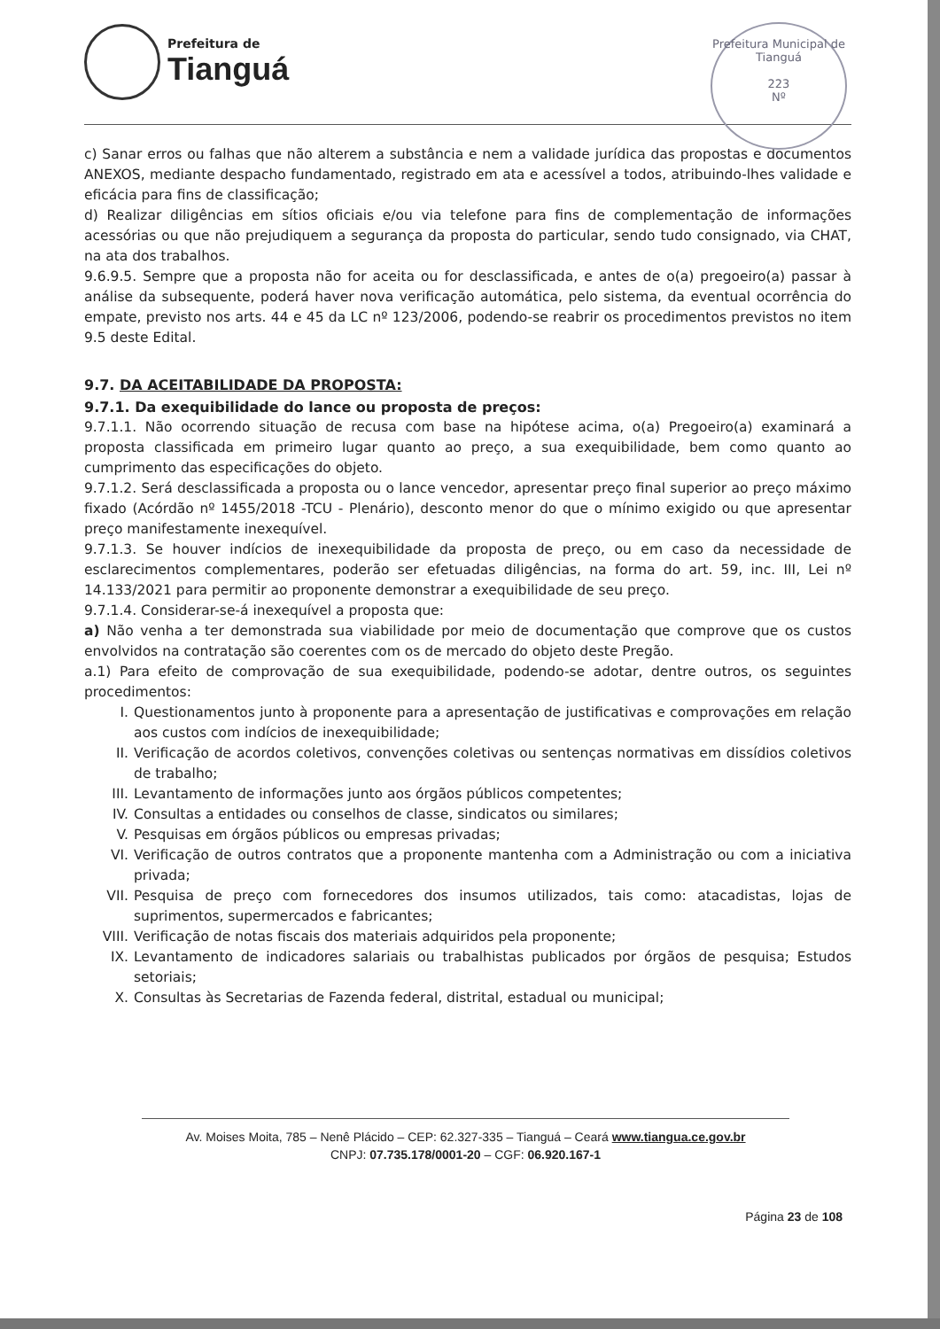Prefeitura de
Tianguá
Prefeitura Municipal de Tianguá
223
Nº
c) Sanar erros ou falhas que não alterem a substância e nem a validade jurídica das propostas e documentos ANEXOS, mediante despacho fundamentado, registrado em ata e acessível a todos, atribuindo-lhes validade e eficácia para fins de classificação;
d) Realizar diligências em sítios oficiais e/ou via telefone para fins de complementação de informações acessórias ou que não prejudiquem a segurança da proposta do particular, sendo tudo consignado, via CHAT, na ata dos trabalhos.
9.6.9.5. Sempre que a proposta não for aceita ou for desclassificada, e antes de o(a) pregoeiro(a) passar à análise da subsequente, poderá haver nova verificação automática, pelo sistema, da eventual ocorrência do empate, previsto nos arts. 44 e 45 da LC nº 123/2006, podendo-se reabrir os procedimentos previstos no item 9.5 deste Edital.
9.7. DA ACEITABILIDADE DA PROPOSTA:
9.7.1. Da exequibilidade do lance ou proposta de preços:
9.7.1.1. Não ocorrendo situação de recusa com base na hipótese acima, o(a) Pregoeiro(a) examinará a proposta classificada em primeiro lugar quanto ao preço, a sua exequibilidade, bem como quanto ao cumprimento das especificações do objeto.
9.7.1.2. Será desclassificada a proposta ou o lance vencedor, apresentar preço final superior ao preço máximo fixado (Acórdão nº 1455/2018 -TCU - Plenário), desconto menor do que o mínimo exigido ou que apresentar preço manifestamente inexequível.
9.7.1.3. Se houver indícios de inexequibilidade da proposta de preço, ou em caso da necessidade de esclarecimentos complementares, poderão ser efetuadas diligências, na forma do art. 59, inc. III, Lei nº 14.133/2021 para permitir ao proponente demonstrar a exequibilidade de seu preço.
9.7.1.4. Considerar-se-á inexequível a proposta que:
a) Não venha a ter demonstrada sua viabilidade por meio de documentação que comprove que os custos envolvidos na contratação são coerentes com os de mercado do objeto deste Pregão.
a.1) Para efeito de comprovação de sua exequibilidade, podendo-se adotar, dentre outros, os seguintes procedimentos:
I. Questionamentos junto à proponente para a apresentação de justificativas e comprovações em relação aos custos com indícios de inexequibilidade;
II. Verificação de acordos coletivos, convenções coletivas ou sentenças normativas em dissídios coletivos de trabalho;
III. Levantamento de informações junto aos órgãos públicos competentes;
IV. Consultas a entidades ou conselhos de classe, sindicatos ou similares;
V. Pesquisas em órgãos públicos ou empresas privadas;
VI. Verificação de outros contratos que a proponente mantenha com a Administração ou com a iniciativa privada;
VII. Pesquisa de preço com fornecedores dos insumos utilizados, tais como: atacadistas, lojas de suprimentos, supermercados e fabricantes;
VIII. Verificação de notas fiscais dos materiais adquiridos pela proponente;
IX. Levantamento de indicadores salariais ou trabalhistas publicados por órgãos de pesquisa; Estudos setoriais;
X. Consultas às Secretarias de Fazenda federal, distrital, estadual ou municipal;
Av. Moises Moita, 785 – Nenê Plácido – CEP: 62.327-335 – Tianguá – Ceará www.tiangua.ce.gov.br
CNPJ: 07.735.178/0001-20 – CGF: 06.920.167-1
Página 23 de 108